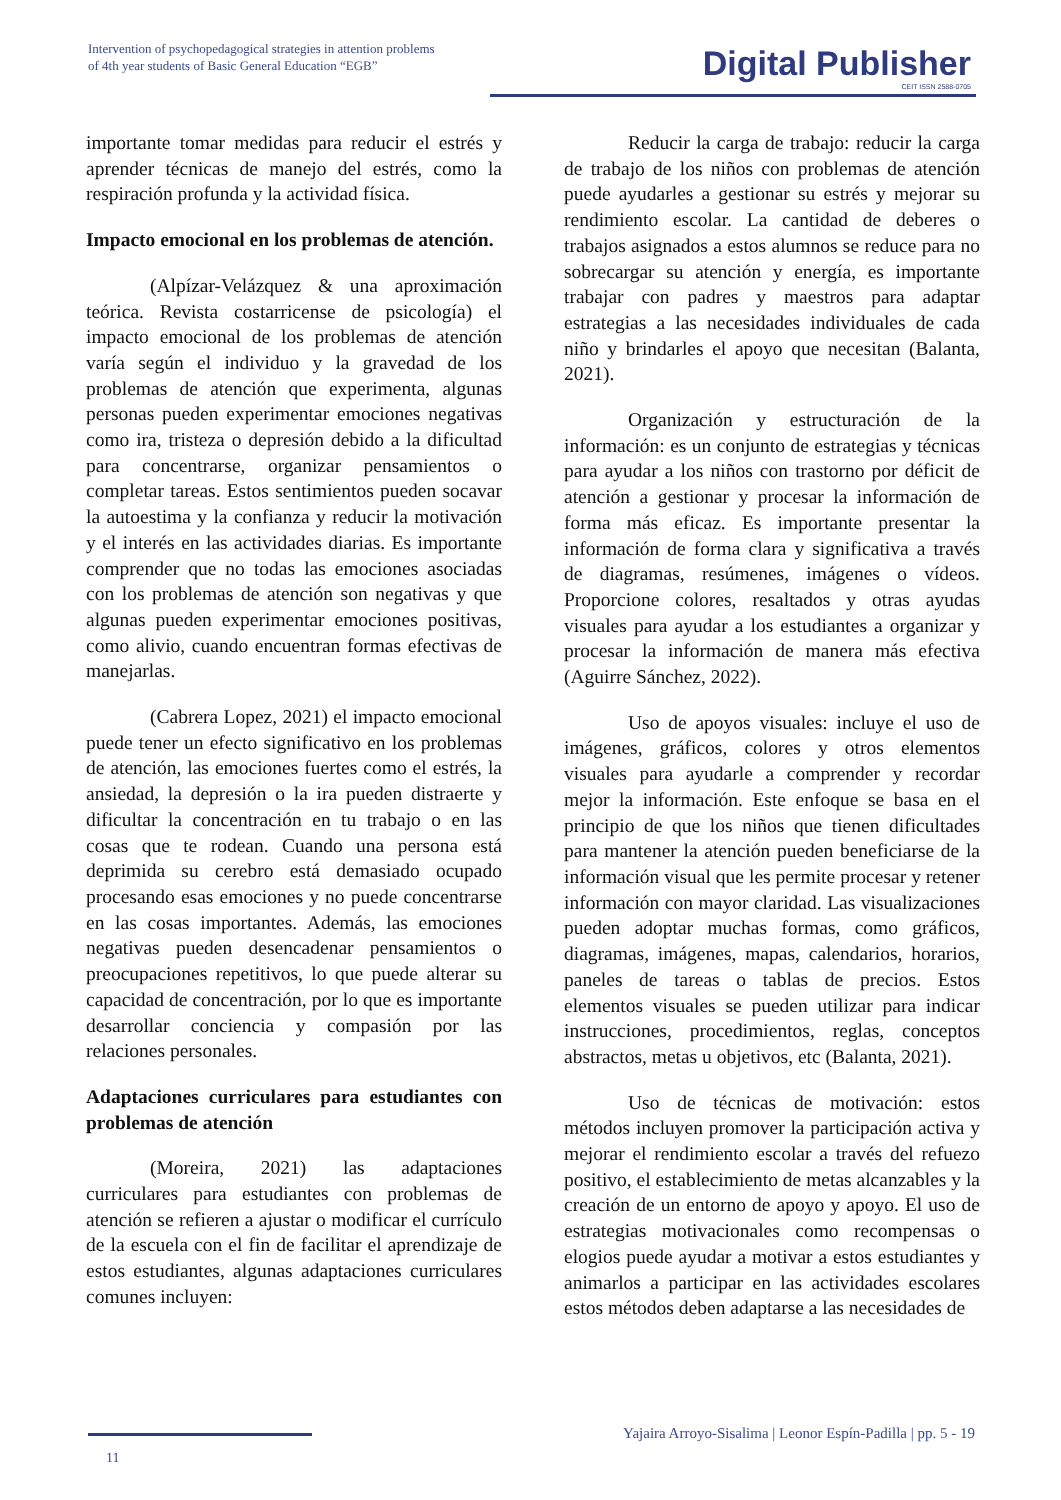Intervention of psychopedagogical strategies in attention problems
of 4th year students of Basic General Education “EGB”
Digital Publisher
CEIT ISSN 2588-0705
importante tomar medidas para reducir el estrés y aprender técnicas de manejo del estrés, como la respiración profunda y la actividad física.
Impacto emocional en los problemas de atención.
(Alpízar-Velázquez & una aproximación teórica. Revista costarricense de psicología) el impacto emocional de los problemas de atención varía según el individuo y la gravedad de los problemas de atención que experimenta, algunas personas pueden experimentar emociones negativas como ira, tristeza o depresión debido a la dificultad para concentrarse, organizar pensamientos o completar tareas. Estos sentimientos pueden socavar la autoestima y la confianza y reducir la motivación y el interés en las actividades diarias. Es importante comprender que no todas las emociones asociadas con los problemas de atención son negativas y que algunas pueden experimentar emociones positivas, como alivio, cuando encuentran formas efectivas de manejarlas.
(Cabrera Lopez, 2021) el impacto emocional puede tener un efecto significativo en los problemas de atención, las emociones fuertes como el estrés, la ansiedad, la depresión o la ira pueden distraerte y dificultar la concentración en tu trabajo o en las cosas que te rodean. Cuando una persona está deprimida su cerebro está demasiado ocupado procesando esas emociones y no puede concentrarse en las cosas importantes. Además, las emociones negativas pueden desencadenar pensamientos o preocupaciones repetitivos, lo que puede alterar su capacidad de concentración, por lo que es importante desarrollar conciencia y compasión por las relaciones personales.
Adaptaciones curriculares para estudiantes con problemas de atención
(Moreira, 2021) las adaptaciones curriculares para estudiantes con problemas de atención se refieren a ajustar o modificar el currículo de la escuela con el fin de facilitar el aprendizaje de estos estudiantes, algunas adaptaciones curriculares comunes incluyen:
Reducir la carga de trabajo: reducir la carga de trabajo de los niños con problemas de atención puede ayudarles a gestionar su estrés y mejorar su rendimiento escolar. La cantidad de deberes o trabajos asignados a estos alumnos se reduce para no sobrecargar su atención y energía, es importante trabajar con padres y maestros para adaptar estrategias a las necesidades individuales de cada niño y brindarles el apoyo que necesitan (Balanta, 2021).
Organización y estructuración de la información: es un conjunto de estrategias y técnicas para ayudar a los niños con trastorno por déficit de atención a gestionar y procesar la información de forma más eficaz. Es importante presentar la información de forma clara y significativa a través de diagramas, resúmenes, imágenes o vídeos. Proporcione colores, resaltados y otras ayudas visuales para ayudar a los estudiantes a organizar y procesar la información de manera más efectiva (Aguirre Sánchez, 2022).
Uso de apoyos visuales: incluye el uso de imágenes, gráficos, colores y otros elementos visuales para ayudarle a comprender y recordar mejor la información. Este enfoque se basa en el principio de que los niños que tienen dificultades para mantener la atención pueden beneficiarse de la información visual que les permite procesar y retener información con mayor claridad. Las visualizaciones pueden adoptar muchas formas, como gráficos, diagramas, imágenes, mapas, calendarios, horarios, paneles de tareas o tablas de precios. Estos elementos visuales se pueden utilizar para indicar instrucciones, procedimientos, reglas, conceptos abstractos, metas u objetivos, etc (Balanta, 2021).
Uso de técnicas de motivación: estos métodos incluyen promover la participación activa y mejorar el rendimiento escolar a través del refuezo positivo, el establecimiento de metas alcanzables y la creación de un entorno de apoyo y apoyo. El uso de estrategias motivacionales como recompensas o elogios puede ayudar a motivar a estos estudiantes y animarlos a participar en las actividades escolares estos métodos deben adaptarse a las necesidades de
Yajaira Arroyo-Sisalima | Leonor Espín-Padilla | pp. 5 - 19
11